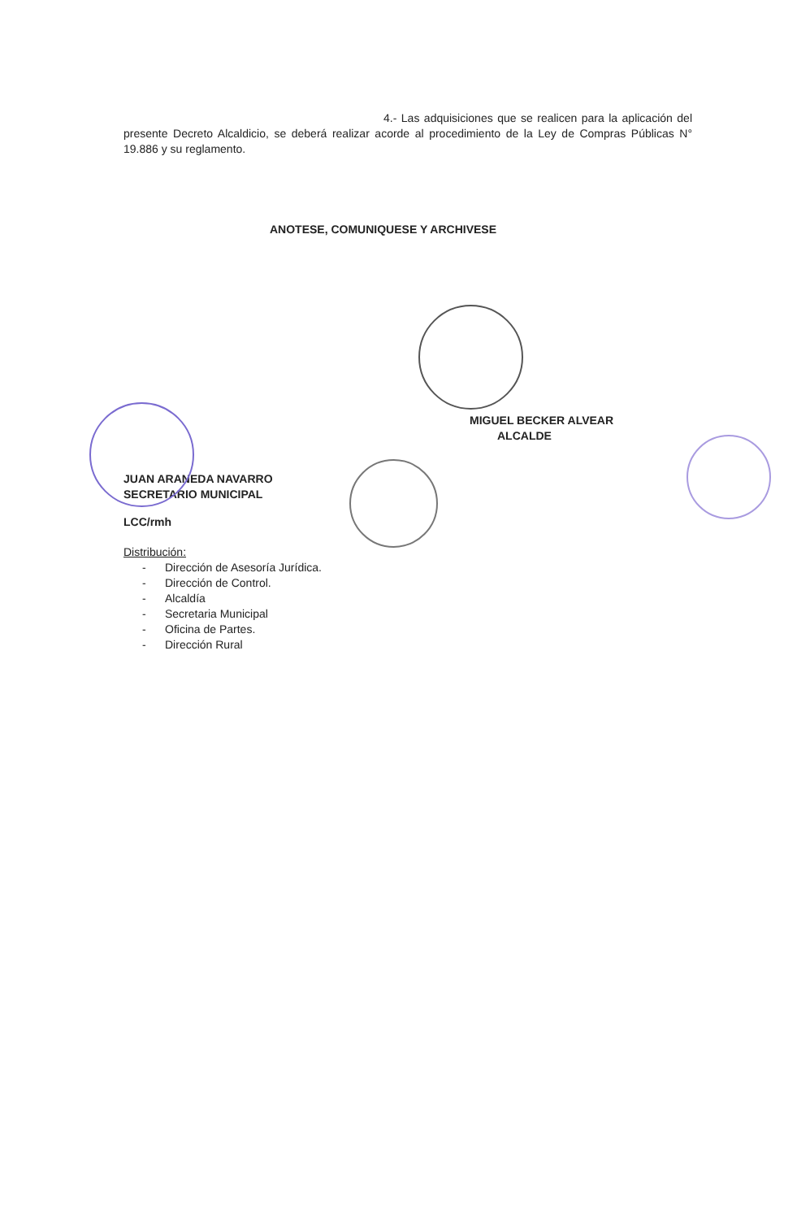4.- Las adquisiciones que se realicen para la aplicación del presente Decreto Alcaldicio, se deberá realizar acorde al procedimiento de la Ley de Compras Públicas N° 19.886 y su reglamento.
ANOTESE, COMUNIQUESE Y ARCHIVESE
MIGUEL BECKER ALVEAR
ALCALDE
JUAN ARANEDA NAVARRO
SECRETARIO MUNICIPAL
LCC/rmh
Distribución:
- Dirección de Asesoría Jurídica.
- Dirección de Control.
- Alcaldía
- Secretaria Municipal
- Oficina de Partes.
- Dirección Rural